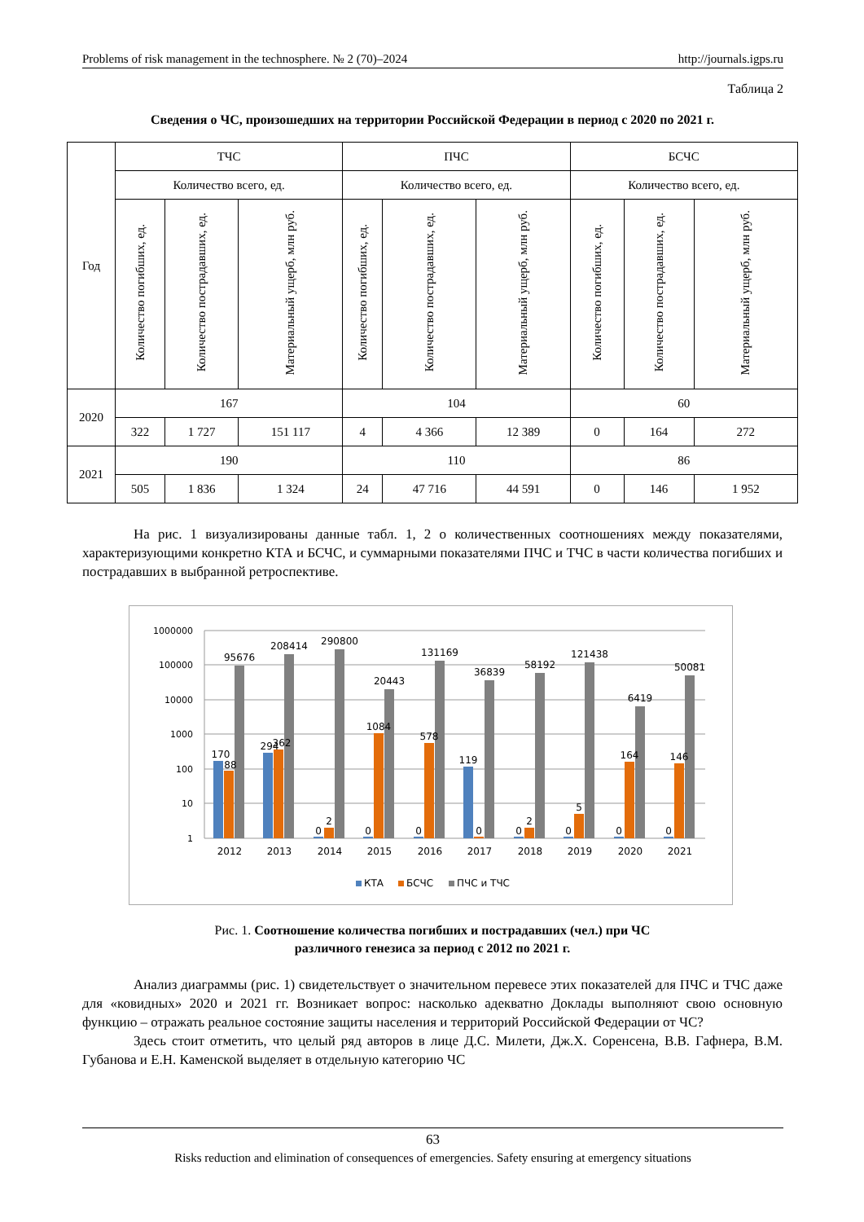Problems of risk management in the technosphere. № 2 (70)–2024 http://journals.igps.ru
Таблица 2
Сведения о ЧС, произошедших на территории Российской Федерации в период с 2020 по 2021 г.
| Год | ТЧС | | | ПЧС | | | БСЧС | | |
| --- | --- | --- | --- | --- | --- | --- | --- | --- | --- |
| | Количество всего, ед. | | | Количество всего, ед. | | | Количество всего, ед. | | |
| | Количество погибших, ед. | Количество пострадавших, ед. | Материальный ущерб, млн руб. | Количество погибших, ед. | Количество пострадавших, ед. | Материальный ущерб, млн руб. | Количество погибших, ед. | Количество пострадавших, ед. | Материальный ущерб, млн руб. |
| 2020 | 167 | | | 104 | | | 60 | | |
| | 322 | 1 727 | 151 117 | 4 | 4 366 | 12 389 | 0 | 164 | 272 |
| 2021 | 190 | | | 110 | | | 86 | | |
| | 505 | 1 836 | 1 324 | 24 | 47 716 | 44 591 | 0 | 146 | 1 952 |
На рис. 1 визуализированы данные табл. 1, 2 о количественных соотношениях между показателями, характеризующими конкретно КТА и БСЧС, и суммарными показателями ПЧС и ТЧС в части количества погибших и пострадавших в выбранной ретроспективе.
1
10
100
1000
10000
100000
1000000
170
88
95676
294
362
208414
0
2
290800
0
1084
20443
0
578
131169
119
0
36839
0
2
58192
0
5
121438
0
164
6419
0
146
50081
2012
2013
2014
2015
2016
2017
2018
2019
2020
2021
КТА
БСЧС
ПЧС и ТЧС
Рис. 1. Соотношение количества погибших и пострадавших (чел.) при ЧС
различного генезиса за период с 2012 по 2021 г.
Анализ диаграммы (рис. 1) свидетельствует о значительном перевесе этих показателей для ПЧС и ТЧС даже для «ковидных» 2020 и 2021 гг. Возникает вопрос: насколько адекватно Доклады выполняют свою основную функцию – отражать реальное состояние защиты населения и территорий Российской Федерации от ЧС?
Здесь стоит отметить, что целый ряд авторов в лице Д.С. Милети, Дж.Х. Соренсена, В.В. Гафнера, В.М. Губанова и Е.Н. Каменской выделяет в отдельную категорию ЧС
63
Risks reduction and elimination of consequences of emergencies. Safety ensuring at emergency situations